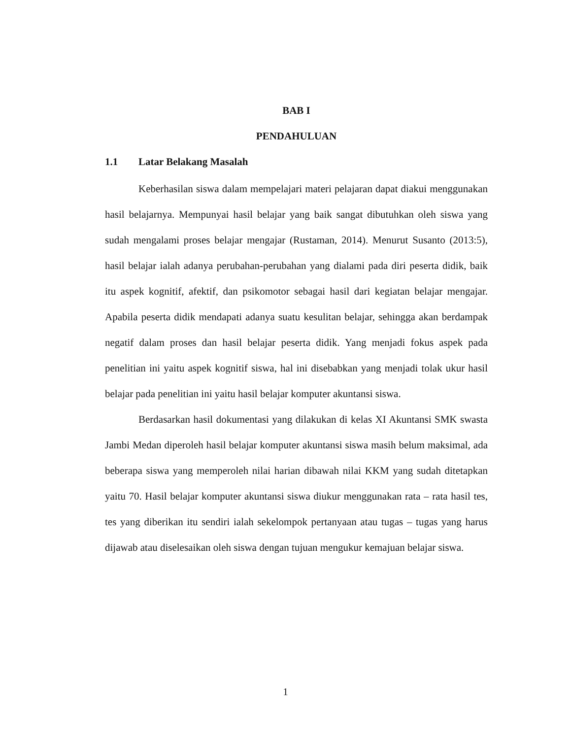BAB I
PENDAHULUAN
1.1 Latar Belakang Masalah
Keberhasilan siswa dalam mempelajari materi pelajaran dapat diakui menggunakan hasil belajarnya. Mempunyai hasil belajar yang baik sangat dibutuhkan oleh siswa yang sudah mengalami proses belajar mengajar (Rustaman, 2014). Menurut Susanto (2013:5), hasil belajar ialah adanya perubahan-perubahan yang dialami pada diri peserta didik, baik itu aspek kognitif, afektif, dan psikomotor sebagai hasil dari kegiatan belajar mengajar. Apabila peserta didik mendapati adanya suatu kesulitan belajar, sehingga akan berdampak negatif dalam proses dan hasil belajar peserta didik. Yang menjadi fokus aspek pada penelitian ini yaitu aspek kognitif siswa, hal ini disebabkan yang menjadi tolak ukur hasil belajar pada penelitian ini yaitu hasil belajar komputer akuntansi siswa.
Berdasarkan hasil dokumentasi yang dilakukan di kelas XI Akuntansi SMK swasta Jambi Medan diperoleh hasil belajar komputer akuntansi siswa masih belum maksimal, ada beberapa siswa yang memperoleh nilai harian dibawah nilai KKM yang sudah ditetapkan yaitu 70. Hasil belajar komputer akuntansi siswa diukur menggunakan rata – rata hasil tes, tes yang diberikan itu sendiri ialah sekelompok pertanyaan atau tugas – tugas yang harus dijawab atau diselesaikan oleh siswa dengan tujuan mengukur kemajuan belajar siswa.
1